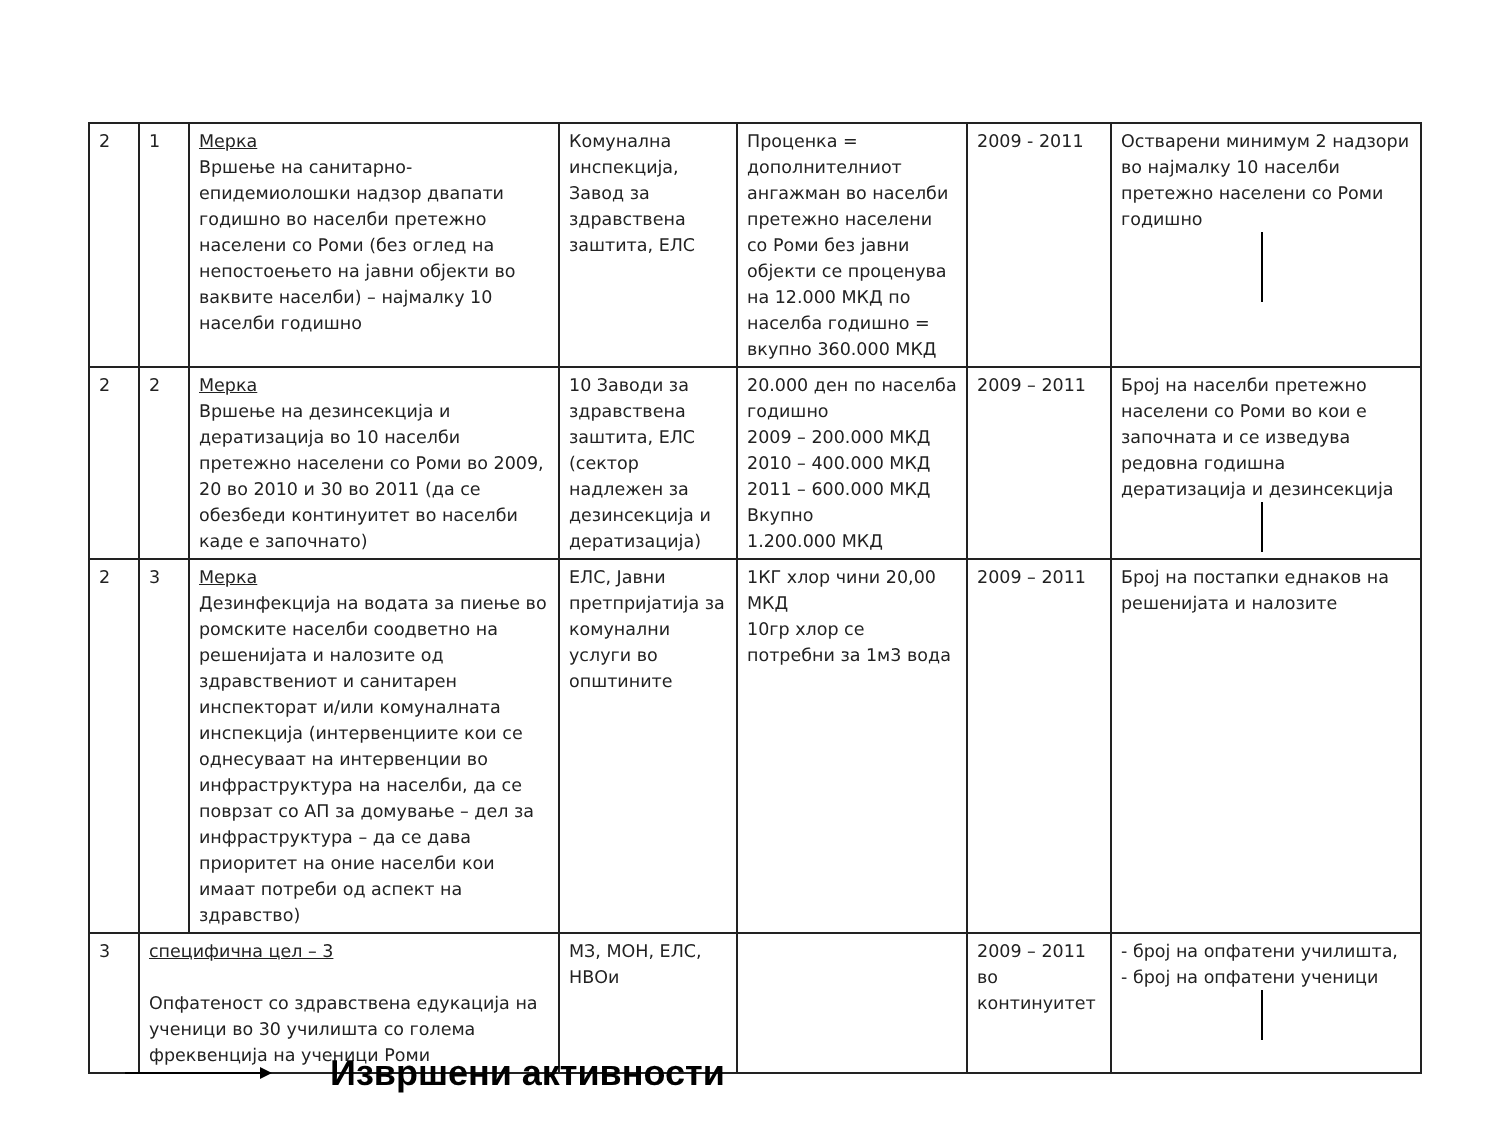| 2 | 1 | Мерка Вршење на санитарно- епидемиолошки надзор двапати годишно во населби претежно населени со Роми (без оглед на непостоењето на јавни објекти во ваквите населби) – најмалку 10 населби годишно | Комунална инспекција, Завод за здравствена заштита, ЕЛС | Проценка = дополнителниот ангажман во населби претежно населени со Роми без јавни објекти се проценува на 12.000 МКД по населба годишно = вкупно 360.000 МКД | 2009 - 2011 | Остварени минимум 2 надзори во најмалку 10 населби претежно населени со Роми годишно |
| 2 | 2 | Мерка Вршење на дезинсекција и дератизација во 10 населби претежно населени со Роми во 2009, 20 во 2010 и 30 во 2011 (да се обезбеди континуитет во населби каде е започнато) | 10 Заводи за здравствена заштита, ЕЛС (сектор надлежен за дезинсекција и дератизација) | 20.000 ден по населба годишно 2009 – 200.000 МКД 2010 – 400.000 МКД 2011 – 600.000 МКД Вкупно 1.200.000 МКД | 2009 – 2011 | Број на населби претежно населени со Роми во кои е започната и се изведува редовна годишна дератизација и дезинсекција |
| 2 | 3 | Мерка Дезинфекција на водата за пиење во ромските населби соодветно на решенијата и налозите од здравствениот и санитарен инспекторат и/или комуналната инспекција (интервенциите кои се однесуваат на интервенции во инфраструктура на населби, да се поврзат со АП за домување – дел за инфраструктура – да се дава приоритет на оние населби кои имаат потреби од аспект на здравство) | ЕЛС, Јавни претпријатија за комунални услуги во општините | 1КГ хлор чини 20,00 МКД 10гр хлор се потребни за 1м3 вода | 2009 – 2011 | Број на постапки еднаков на решенијата и налозите |
| 3 | специфична цел – 3 Опфатеност со здравствена едукација на ученици во 30 училишта со голема фреквенција на ученици Роми | | МЗ, МОН, ЕЛС, НВОи | | 2009 – 2011 во континуитет | - број на опфатени училишта, - број на опфатени ученици |
Извршени активности